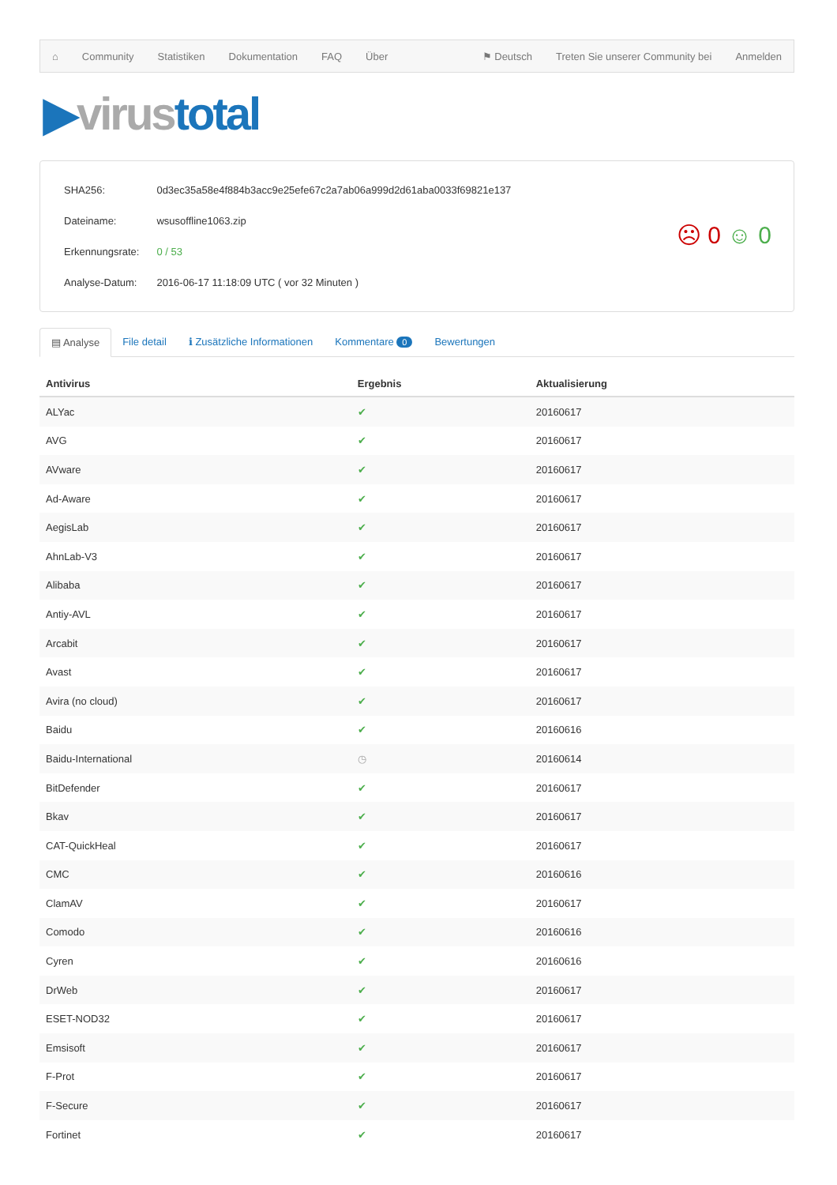⌂ Community Statistiken Dokumentation FAQ Über ⚑ Deutsch Treten Sie unserer Community bei Anmelden
▶virus total
| SHA256: | 0d3ec35a58e4f884b3acc9e25efe67c2a7ab06a999d2d61aba0033f69821e137 |
| Dateiname: | wsusoffline1063.zip |
| Erkennungsrate: | 0 / 53 |
| Analyse-Datum: | 2016-06-17 11:18:09 UTC ( vor 32 Minuten ) |
☹ 0 ☺ 0
▤ Analyse File detail ℹ Zusätzliche Informationen Kommentare 0
Bewertungen
| Antivirus | Ergebnis | Aktualisierung |
| --- | --- | --- |
| ALYac | ✔ | 20160617 |
| AVG | ✔ | 20160617 |
| AVware | ✔ | 20160617 |
| Ad-Aware | ✔ | 20160617 |
| AegisLab | ✔ | 20160617 |
| AhnLab-V3 | ✔ | 20160617 |
| Alibaba | ✔ | 20160617 |
| Antiy-AVL | ✔ | 20160617 |
| Arcabit | ✔ | 20160617 |
| Avast | ✔ | 20160617 |
| Avira (no cloud) | ✔ | 20160617 |
| Baidu | ✔ | 20160616 |
| Baidu-International | ◷ | 20160614 |
| BitDefender | ✔ | 20160617 |
| Bkav | ✔ | 20160617 |
| CAT-QuickHeal | ✔ | 20160617 |
| CMC | ✔ | 20160616 |
| ClamAV | ✔ | 20160617 |
| Comodo | ✔ | 20160616 |
| Cyren | ✔ | 20160616 |
| DrWeb | ✔ | 20160617 |
| ESET-NOD32 | ✔ | 20160617 |
| Emsisoft | ✔ | 20160617 |
| F-Prot | ✔ | 20160617 |
| F-Secure | ✔ | 20160617 |
| Fortinet | ✔ | 20160617 |